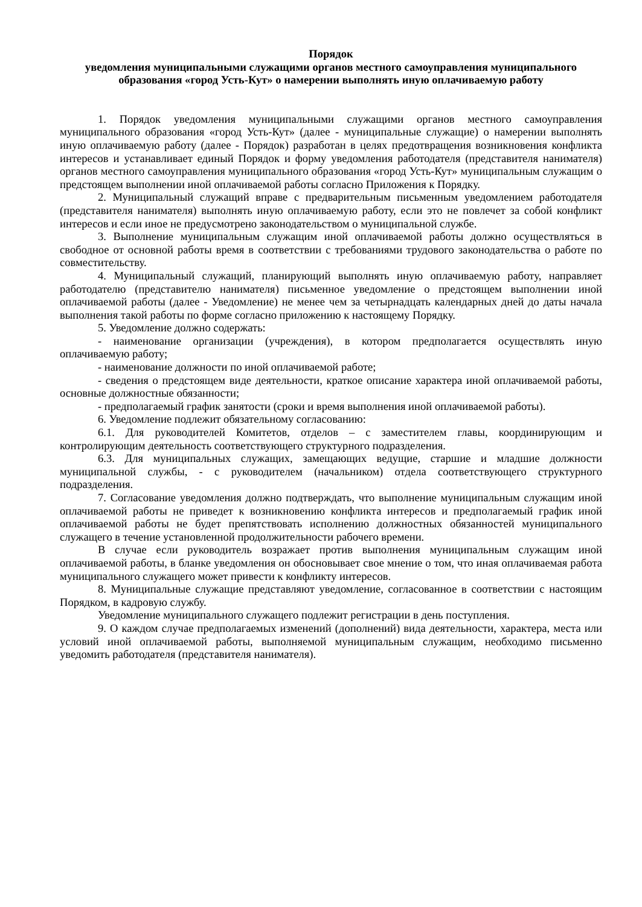Порядок
уведомления муниципальными служащими органов местного самоуправления муниципального образования «город Усть-Кут» о намерении выполнять иную оплачиваемую работу
1. Порядок уведомления муниципальными служащими органов местного самоуправления муниципального образования «город Усть-Кут» (далее - муниципальные служащие) о намерении выполнять иную оплачиваемую работу (далее - Порядок) разработан в целях предотвращения возникновения конфликта интересов и устанавливает единый Порядок и форму уведомления работодателя (представителя нанимателя) органов местного самоуправления муниципального образования «город Усть-Кут» муниципальным служащим о предстоящем выполнении иной оплачиваемой работы согласно Приложения к Порядку.
2. Муниципальный служащий вправе с предварительным письменным уведомлением работодателя (представителя нанимателя) выполнять иную оплачиваемую работу, если это не повлечет за собой конфликт интересов и если иное не предусмотрено законодательством о муниципальной службе.
3. Выполнение муниципальным служащим иной оплачиваемой работы должно осуществляться в свободное от основной работы время в соответствии с требованиями трудового законодательства о работе по совместительству.
4. Муниципальный служащий, планирующий выполнять иную оплачиваемую работу, направляет работодателю (представителю нанимателя) письменное уведомление о предстоящем выполнении иной оплачиваемой работы (далее - Уведомление) не менее чем за четырнадцать календарных дней до даты начала выполнения такой работы по форме согласно приложению к настоящему Порядку.
5. Уведомление должно содержать:
- наименование организации (учреждения), в котором предполагается осуществлять иную оплачиваемую работу;
- наименование должности по иной оплачиваемой работе;
- сведения о предстоящем виде деятельности, краткое описание характера иной оплачиваемой работы, основные должностные обязанности;
- предполагаемый график занятости (сроки и время выполнения иной оплачиваемой работы).
6. Уведомление подлежит обязательному согласованию:
6.1. Для руководителей Комитетов, отделов – с заместителем главы, координирующим и контролирующим деятельность соответствующего структурного подразделения.
6.3. Для муниципальных служащих, замещающих ведущие, старшие и младшие должности муниципальной службы, - с руководителем (начальником) отдела соответствующего структурного подразделения.
7. Согласование уведомления должно подтверждать, что выполнение муниципальным служащим иной оплачиваемой работы не приведет к возникновению конфликта интересов и предполагаемый график иной оплачиваемой работы не будет препятствовать исполнению должностных обязанностей муниципального служащего в течение установленной продолжительности рабочего времени.
В случае если руководитель возражает против выполнения муниципальным служащим иной оплачиваемой работы, в бланке уведомления он обосновывает свое мнение о том, что иная оплачиваемая работа муниципального служащего может привести к конфликту интересов.
8. Муниципальные служащие представляют уведомление, согласованное в соответствии с настоящим Порядком, в кадровую службу.
Уведомление муниципального служащего подлежит регистрации в день поступления.
9. О каждом случае предполагаемых изменений (дополнений) вида деятельности, характера, места или условий иной оплачиваемой работы, выполняемой муниципальным служащим, необходимо письменно уведомить работодателя (представителя нанимателя).